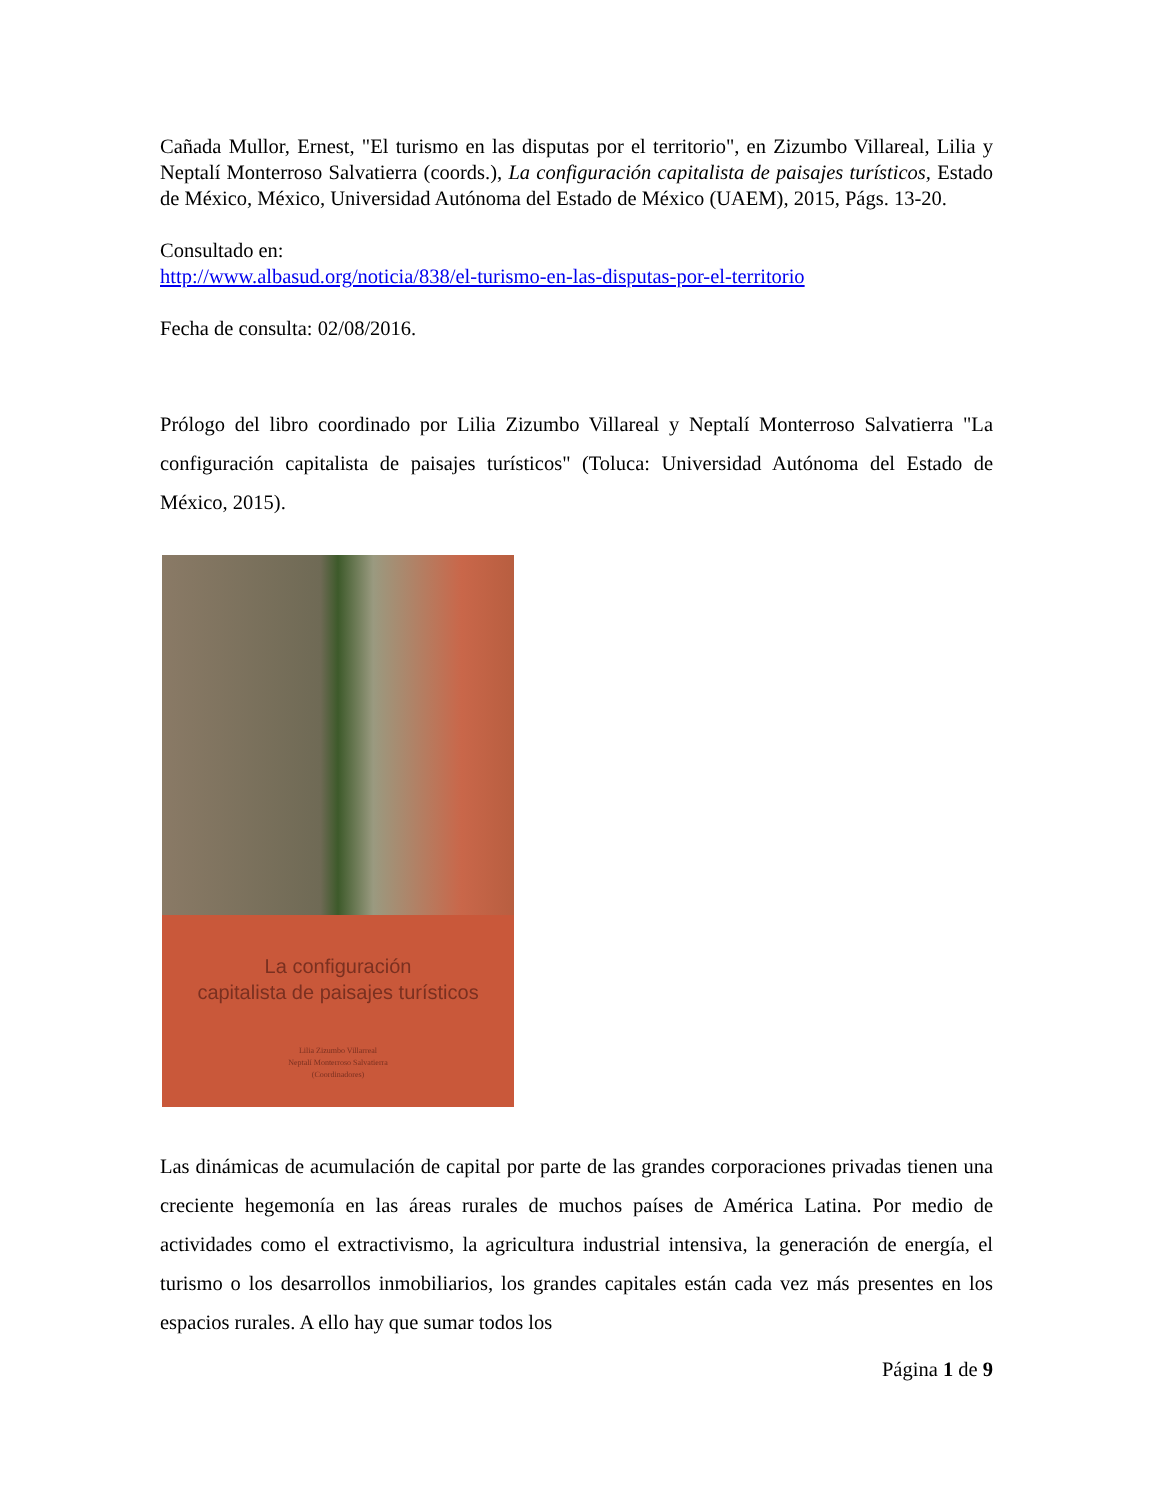Cañada Mullor, Ernest, "El turismo en las disputas por el territorio", en Zizumbo Villareal, Lilia y Neptalí Monterroso Salvatierra (coords.), La configuración capitalista de paisajes turísticos, Estado de México, México, Universidad Autónoma del Estado de México (UAEM), 2015, Págs. 13-20.
Consultado en:
http://www.albasud.org/noticia/838/el-turismo-en-las-disputas-por-el-territorio
Fecha de consulta: 02/08/2016.
Prólogo del libro coordinado por Lilia Zizumbo Villareal y Neptalí Monterroso Salvatierra "La configuración capitalista de paisajes turísticos" (Toluca: Universidad Autónoma del Estado de México, 2015).
La configuración
capitalista de paisajes turísticos
Lilia Zizumbo Villarreal
Neptalí Monterroso Salvatierra
(Coordinadores)
Las dinámicas de acumulación de capital por parte de las grandes corporaciones privadas tienen una creciente hegemonía en las áreas rurales de muchos países de América Latina. Por medio de actividades como el extractivismo, la agricultura industrial intensiva, la generación de energía, el turismo o los desarrollos inmobiliarios, los grandes capitales están cada vez más presentes en los espacios rurales. A ello hay que sumar todos los
Página 1 de 9